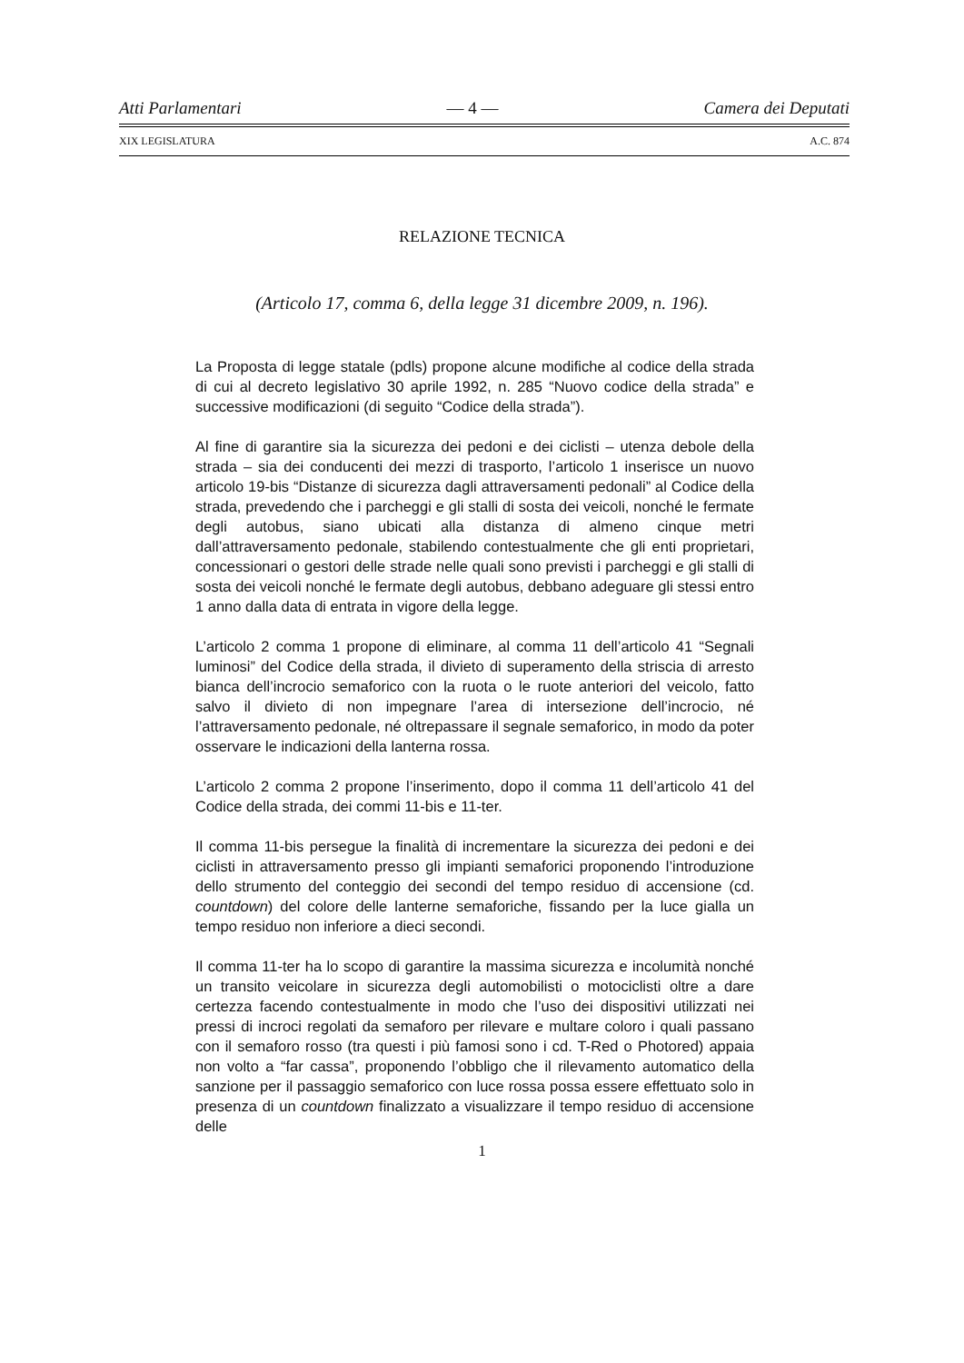Atti Parlamentari — 4 — Camera dei Deputati
XIX LEGISLATURA A.C. 874
RELAZIONE TECNICA
(Articolo 17, comma 6, della legge 31 dicembre 2009, n. 196).
La Proposta di legge statale (pdls) propone alcune modifiche al codice della strada di cui al decreto legislativo 30 aprile 1992, n. 285 “Nuovo codice della strada” e successive modificazioni (di seguito “Codice della strada”).
Al fine di garantire sia la sicurezza dei pedoni e dei ciclisti – utenza debole della strada – sia dei conducenti dei mezzi di trasporto, l’articolo 1 inserisce un nuovo articolo 19-bis “Distanze di sicurezza dagli attraversamenti pedonali” al Codice della strada, prevedendo che i parcheggi e gli stalli di sosta dei veicoli, nonché le fermate degli autobus, siano ubicati alla distanza di almeno cinque metri dall’attraversamento pedonale, stabilendo contestualmente che gli enti proprietari, concessionari o gestori delle strade nelle quali sono previsti i parcheggi e gli stalli di sosta dei veicoli nonché le fermate degli autobus, debbano adeguare gli stessi entro 1 anno dalla data di entrata in vigore della legge.
L’articolo 2 comma 1 propone di eliminare, al comma 11 dell’articolo 41 “Segnali luminosi” del Codice della strada, il divieto di superamento della striscia di arresto bianca dell’incrocio semaforico con la ruota o le ruote anteriori del veicolo, fatto salvo il divieto di non impegnare l’area di intersezione dell’incrocio, né l’attraversamento pedonale, né oltrepassare il segnale semaforico, in modo da poter osservare le indicazioni della lanterna rossa.
L’articolo 2 comma 2 propone l’inserimento, dopo il comma 11 dell’articolo 41 del Codice della strada, dei commi 11-bis e 11-ter.
Il comma 11-bis persegue la finalità di incrementare la sicurezza dei pedoni e dei ciclisti in attraversamento presso gli impianti semaforici proponendo l’introduzione dello strumento del conteggio dei secondi del tempo residuo di accensione (cd. countdown) del colore delle lanterne semaforiche, fissando per la luce gialla un tempo residuo non inferiore a dieci secondi.
Il comma 11-ter ha lo scopo di garantire la massima sicurezza e incolumità nonché un transito veicolare in sicurezza degli automobilisti o motociclisti oltre a dare certezza facendo contestualmente in modo che l’uso dei dispositivi utilizzati nei pressi di incroci regolati da semaforo per rilevare e multare coloro i quali passano con il semaforo rosso (tra questi i più famosi sono i cd. T-Red o Photored) appaia non volto a “far cassa”, proponendo l’obbligo che il rilevamento automatico della sanzione per il passaggio semaforico con luce rossa possa essere effettuato solo in presenza di un countdown finalizzato a visualizzare il tempo residuo di accensione delle
1